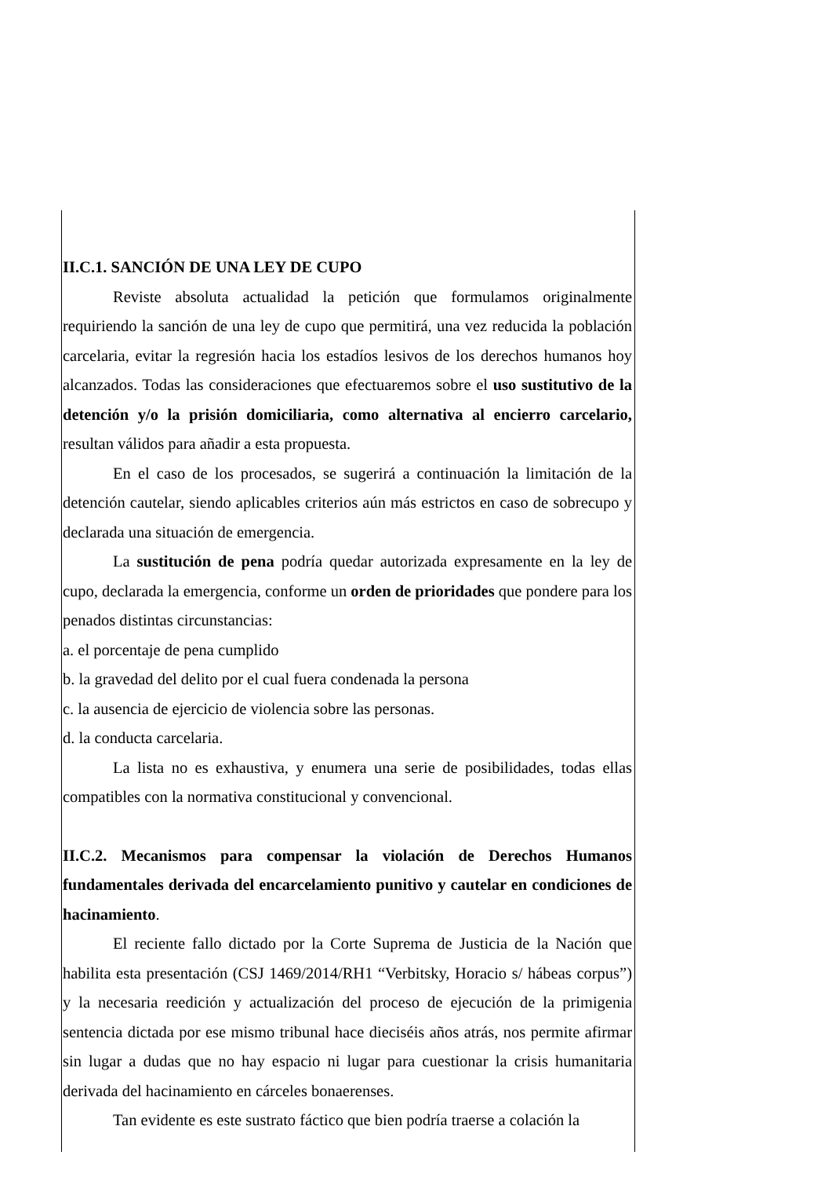II.C.1. SANCIÓN DE UNA LEY DE CUPO
Reviste absoluta actualidad la petición que formulamos originalmente requiriendo la sanción de una ley de cupo que permitirá, una vez reducida la población carcelaria, evitar la regresión hacia los estadíos lesivos de los derechos humanos hoy alcanzados. Todas las consideraciones que efectuaremos sobre el uso sustitutivo de la detención y/o la prisión domiciliaria, como alternativa al encierro carcelario, resultan válidos para añadir a esta propuesta.
En el caso de los procesados, se sugerirá a continuación la limitación de la detención cautelar, siendo aplicables criterios aún más estrictos en caso de sobrecupo y declarada una situación de emergencia.
La sustitución de pena podría quedar autorizada expresamente en la ley de cupo, declarada la emergencia, conforme un orden de prioridades que pondere para los penados distintas circunstancias:
a. el porcentaje de pena cumplido
b. la gravedad del delito por el cual fuera condenada la persona
c. la ausencia de ejercicio de violencia sobre las personas.
d. la conducta carcelaria.
La lista no es exhaustiva, y enumera una serie de posibilidades, todas ellas compatibles con la normativa constitucional y convencional.
II.C.2. Mecanismos para compensar la violación de Derechos Humanos fundamentales derivada del encarcelamiento punitivo y cautelar en condiciones de hacinamiento.
El reciente fallo dictado por la Corte Suprema de Justicia de la Nación que habilita esta presentación (CSJ 1469/2014/RH1 “Verbitsky, Horacio s/ hábeas corpus”) y la necesaria reedición y actualización del proceso de ejecución de la primigenia sentencia dictada por ese mismo tribunal hace dieciséis años atrás, nos permite afirmar sin lugar a dudas que no hay espacio ni lugar para cuestionar la crisis humanitaria derivada del hacinamiento en cárceles bonaerenses.
Tan evidente es este sustrato fáctico que bien podría traerse a colación la